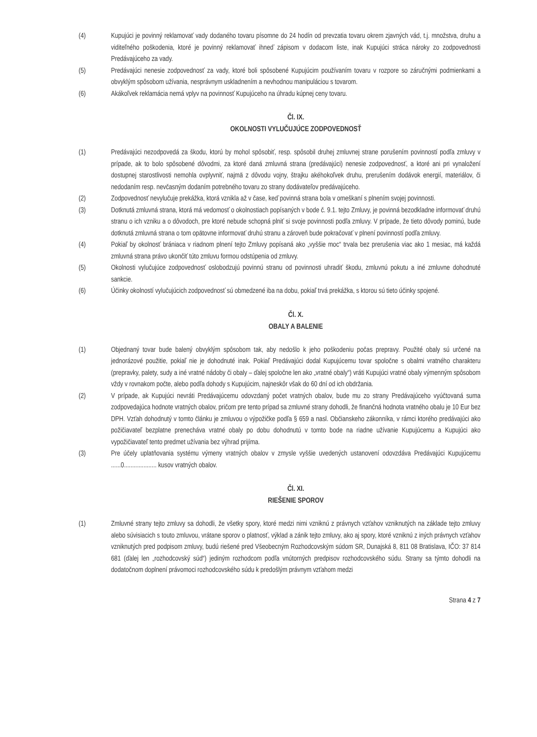(4) Kupujúci je povinný reklamovať vady dodaného tovaru písomne do 24 hodín od prevzatia tovaru okrem zjavných vád, t.j. množstva, druhu a viditeľného poškodenia, ktoré je povinný reklamovať ihneď zápisom v dodacom liste, inak Kupujúci stráca nároky zo zodpovednosti Predávajúceho za vady.
(5) Predávajúci nenesie zodpovednosť za vady, ktoré boli spôsobené Kupujúcim používaním tovaru v rozpore so záručnými podmienkami a obvyklým spôsobom užívania, nesprávnym uskladnením a nevhodnou manipuláciou s tovarom.
(6) Akákoľvek reklamácia nemá vplyv na povinnosť Kupujúceho na úhradu kúpnej ceny tovaru.
Čl. IX.
OKOLNOSTI VYLUČUJÚCE ZODPOVEDNOSŤ
(1) Predávajúci nezodpovedá za škodu, ktorú by mohol spôsobiť, resp. spôsobil druhej zmluvnej strane porušením povinností podľa zmluvy v prípade, ak to bolo spôsobené dôvodmi, za ktoré daná zmluvná strana (predávajúci) nenesie zodpovednosť, a ktoré ani pri vynaložení dostupnej starostlivosti nemohla ovplyvniť, najmä z dôvodu vojny, štrajku akéhokoľvek druhu, prerušením dodávok energií, materiálov, či nedodaním resp. nevčasným dodaním potrebného tovaru zo strany dodávateľov predávajúceho.
(2) Zodpovednosť nevylučuje prekážka, ktorá vznikla až v čase, keď povinná strana bola v omeškaní s plnením svojej povinnosti.
(3) Dotknutá zmluvná strana, ktorá má vedomosť o okolnostiach popísaných v bode č. 9.1. tejto Zmluvy, je povinná bezodkladne informovať druhú stranu o ich vzniku a o dôvodoch, pre ktoré nebude schopná plniť si svoje povinnosti podľa zmluvy. V prípade, že tieto dôvody pominú, bude dotknutá zmluvná strana o tom opätovne informovať druhú stranu a zároveň bude pokračovať v plnení povinností podľa zmluvy.
(4) Pokiaľ by okolnosť brániaca v riadnom plnení tejto Zmluvy popísaná ako „vyššie moc“ trvala bez prerušenia viac ako 1 mesiac, má každá zmluvná strana právo ukončiť túto zmluvu formou odstúpenia od zmluvy.
(5) Okolnosti vylučujúce zodpovednosť oslobodzujú povinnú stranu od povinnosti uhradiť škodu, zmluvnú pokutu a iné zmluvne dohodnuté sankcie.
(6) Účinky okolností vylučujúcich zodpovednosť sú obmedzené iba na dobu, pokiaľ trvá prekážka, s ktorou sú tieto účinky spojené.
Čl. X.
OBALY A BALENIE
(1) Objednaný tovar bude balený obvyklým spôsobom tak, aby nedošlo k jeho poškodeniu počas prepravy. Použité obaly sú určené na jednorázové použitie, pokiaľ nie je dohodnuté inak. Pokiaľ Predávajúci dodal Kupujúcemu tovar spoločne s obalmi vratného charakteru (prepravky, palety, sudy a iné vratné nádoby či obaly – ďalej spoločne len ako „vratné obaly“) vráti Kupujúci vratné obaly výmenným spôsobom vždy v rovnakom počte, alebo podľa dohody s Kupujúcim, najneskôr však do 60 dní od ich obdržania.
(2) V prípade, ak Kupujúci nevráti Predávajúcemu odovzdaný počet vratných obalov, bude mu zo strany Predávajúceho vyúčtovaná suma zodpovedajúca hodnote vratných obalov, pričom pre tento prípad sa zmluvné strany dohodli, že finančná hodnota vratného obalu je 10 Eur bez DPH. Vzťah dohodnutý v tomto článku je zmluvou o výpožičke podľa § 659 a nasl. Občianskeho zákonníka, v rámci ktorého predávajúci ako požičiavateľ bezplatne prenecháva vratné obaly po dobu dohodnutú v tomto bode na riadne užívanie Kupujúcemu a Kupujúci ako vypožičiavateľ tento predmet užívania bez výhrad prijíma.
(3) Pre účely uplatňovania systému výmeny vratných obalov v zmysle vyššie uvedených ustanovení odovzdáva Predávajúci Kupujúcemu ......0.................... kusov vratných obalov.
Čl. XI.
RIEŠENIE SPOROV
(1) Zmluvné strany tejto zmluvy sa dohodli, že všetky spory, ktoré medzi nimi vzniknú z právnych vzťahov vzniknutých na základe tejto zmluvy alebo súvisiacich s touto zmluvou, vrátane sporov o platnosť, výklad a zánik tejto zmluvy, ako aj spory, ktoré vzniknú z iných právnych vzťahov vzniknutých pred podpisom zmluvy, budú riešené pred Všeobecným Rozhodcovským súdom SR, Dunajská 8, 811 08 Bratislava, IČO: 37 814 681 (ďalej len „rozhodcovský súd“) jediným rozhodcom podľa vnútorných predpisov rozhodcovského súdu. Strany sa týmto dohodli na dodatočnom doplnení právomoci rozhodcovského súdu k predošlým právnym vzťahom medzi
Strana 4 z 7